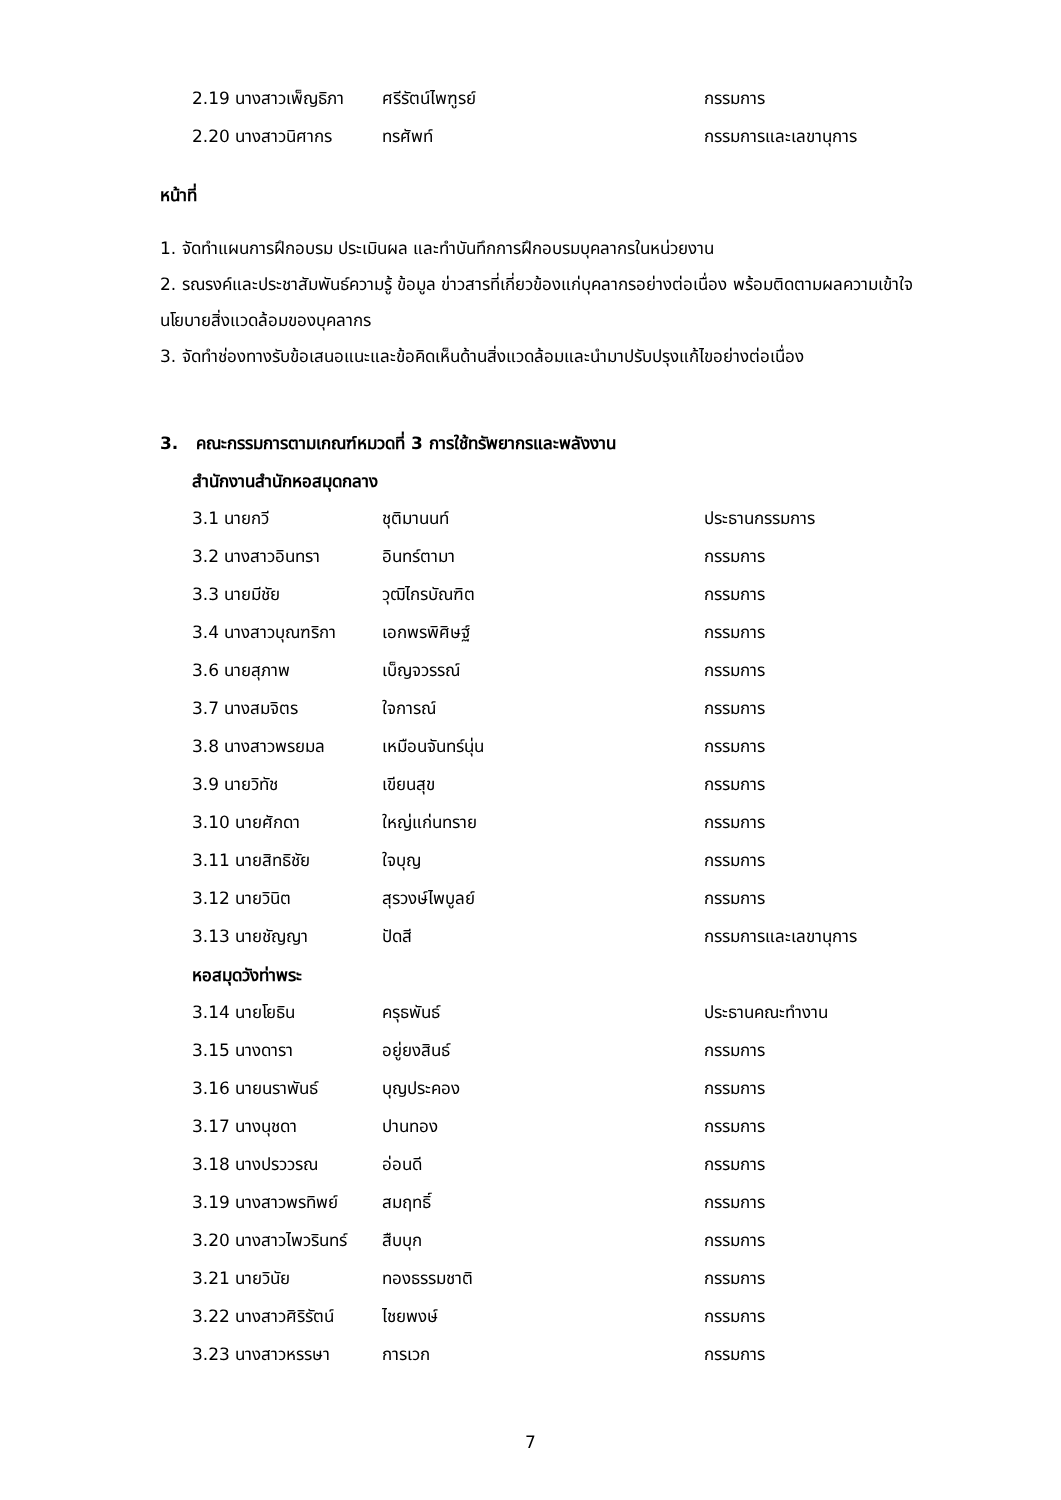| 2.19 นางสาวเพ็ญธิภา | ศรีรัตน์ไพฑูรย์ | กรรมการ |
| 2.20 นางสาวนิศากร | ทรศัพท์ | กรรมการและเลขานุการ |
หน้าที่
1. จัดทำแผนการฝึกอบรม ประเมินผล และทำบันทึกการฝึกอบรมบุคลากรในหน่วยงาน
2. รณรงค์และประชาสัมพันธ์ความรู้ ข้อมูล ข่าวสารที่เกี่ยวข้องแก่บุคลากรอย่างต่อเนื่อง พร้อมติดตามผลความเข้าใจนโยบายสิ่งแวดล้อมของบุคลากร
3. จัดทำช่องทางรับข้อเสนอแนะและข้อคิดเห็นด้านสิ่งแวดล้อมและนำมาปรับปรุงแก้ไขอย่างต่อเนื่อง
3. คณะกรรมการตามเกณฑ์หมวดที่ 3 การใช้ทรัพยากรและพลังงาน
สำนักงานสำนักหอสมุดกลาง
| 3.1 นายกวี | ชุติมานนท์ | ประธานกรรมการ |
| 3.2 นางสาวอินทรา | อินทร์ตามา | กรรมการ |
| 3.3 นายมีชัย | วุฒิไกรบัณฑิต | กรรมการ |
| 3.4 นางสาวบุณฑริกา | เอกพรพิศิษฐ์ | กรรมการ |
| 3.6 นายสุภาพ | เบ็ญจวรรณ์ | กรรมการ |
| 3.7 นางสมจิตร | ใจการณ์ | กรรมการ |
| 3.8 นางสาวพรยมล | เหมือนจันทร์นุ่น | กรรมการ |
| 3.9 นายวิทัช | เขียนสุข | กรรมการ |
| 3.10 นายศักดา | ใหญ่แก่นทราย | กรรมการ |
| 3.11 นายสิทธิชัย | ใจบุญ | กรรมการ |
| 3.12 นายวินิต | สุรวงษ์ไพบูลย์ | กรรมการ |
| 3.13 นายชัญญา | ปัดสี | กรรมการและเลขานุการ |
หอสมุดวังท่าพระ
| 3.14 นายโยธิน | ครุธพันธ์ | ประธานคณะทำงาน |
| 3.15 นางดารา | อยู่ยงสินธ์ | กรรมการ |
| 3.16 นายนราพันธ์ | บุญประคอง | กรรมการ |
| 3.17 นางนุชดา | ปานทอง | กรรมการ |
| 3.18 นางปรววรณ | อ่อนดี | กรรมการ |
| 3.19 นางสาวพรทิพย์ | สมฤทธิ์ | กรรมการ |
| 3.20 นางสาวไพวรินทร์ | สืบบุก | กรรมการ |
| 3.21 นายวินัย | ทองธรรมชาติ | กรรมการ |
| 3.22 นางสาวศิริรัตน์ | ไชยพงษ์ | กรรมการ |
| 3.23 นางสาวหรรษา | การเวก | กรรมการ |
7